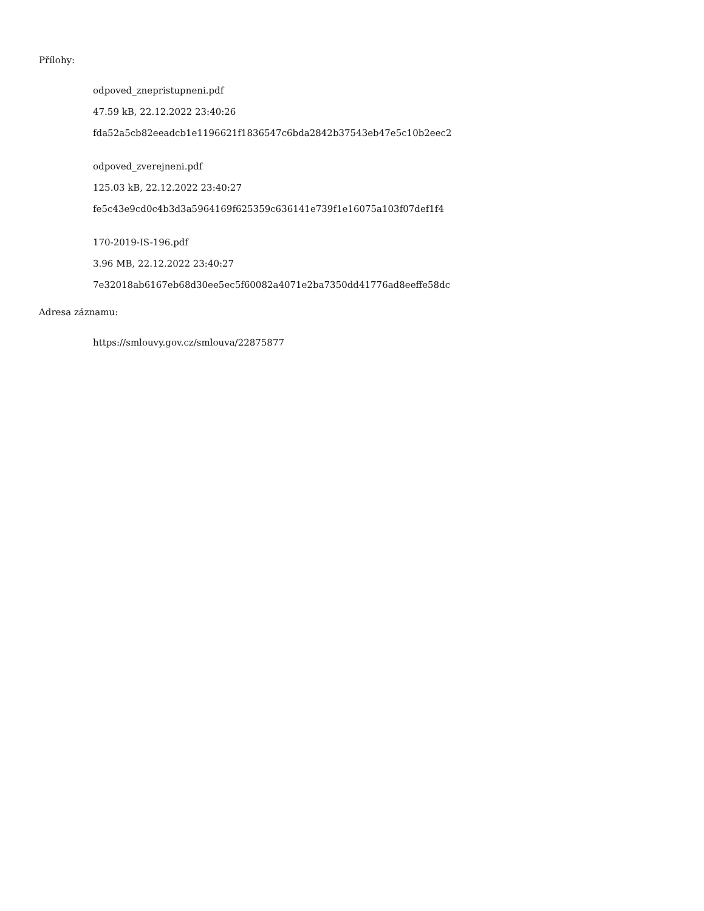Přílohy:
odpoved_znepristupneni.pdf
47.59 kB, 22.12.2022 23:40:26
fda52a5cb82eeadcb1e1196621f1836547c6bda2842b37543eb47e5c10b2eec2
odpoved_zverejneni.pdf
125.03 kB, 22.12.2022 23:40:27
fe5c43e9cd0c4b3d3a5964169f625359c636141e739f1e16075a103f07def1f4
170-2019-IS-196.pdf
3.96 MB, 22.12.2022 23:40:27
7e32018ab6167eb68d30ee5ec5f60082a4071e2ba7350dd41776ad8eeffe58dc
Adresa záznamu:
https://smlouvy.gov.cz/smlouva/22875877